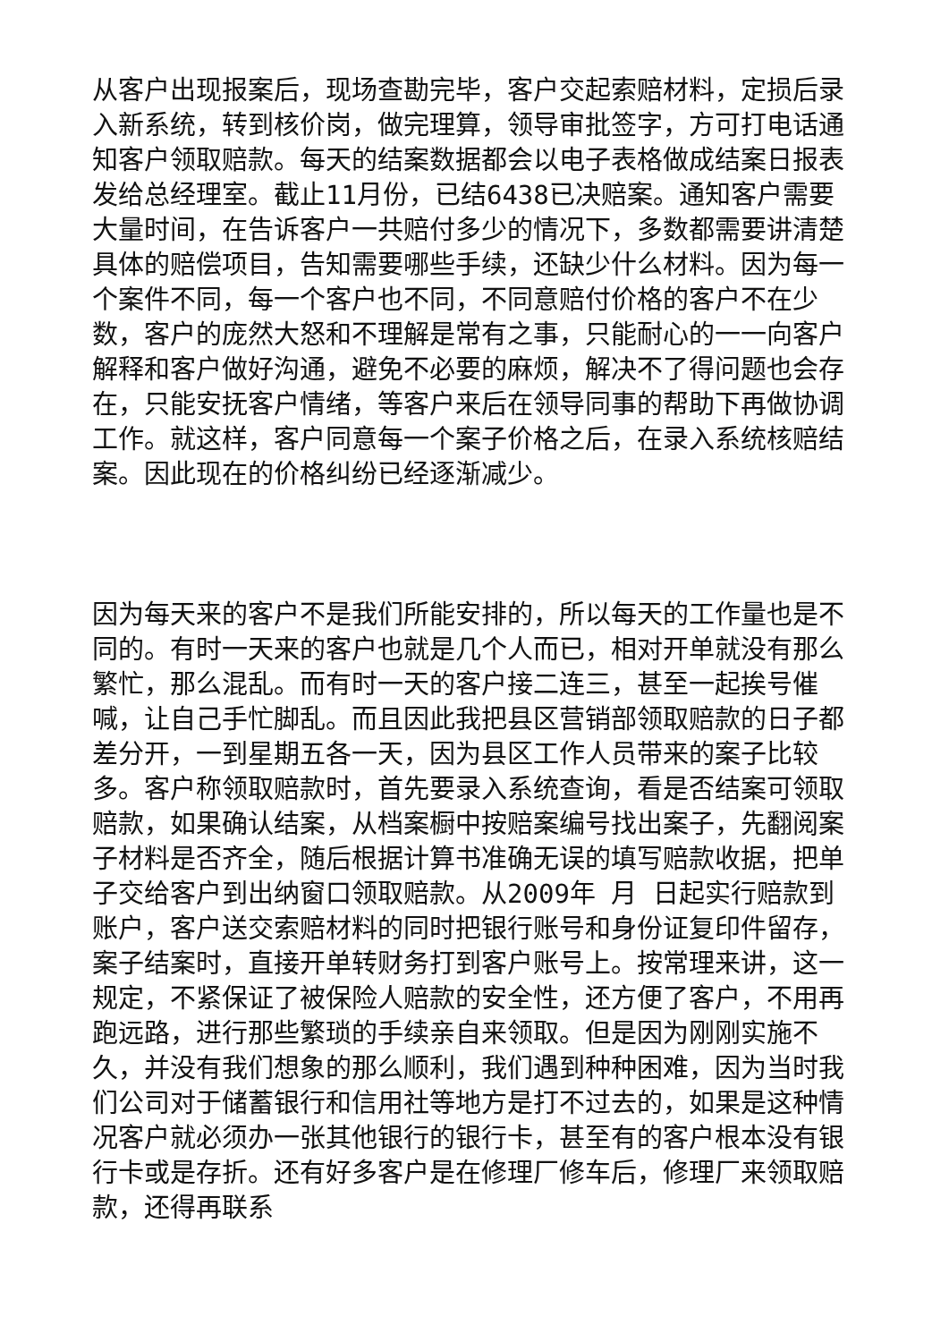从客户出现报案后，现场查勘完毕，客户交起索赔材料，定损后录入新系统，转到核价岗，做完理算，领导审批签字，方可打电话通知客户领取赔款。每天的结案数据都会以电子表格做成结案日报表发给总经理室。截止11月份，已结6438已决赔案。通知客户需要大量时间，在告诉客户一共赔付多少的情况下，多数都需要讲清楚具体的赔偿项目，告知需要哪些手续，还缺少什么材料。因为每一个案件不同，每一个客户也不同，不同意赔付价格的客户不在少数，客户的庞然大怒和不理解是常有之事，只能耐心的一一向客户解释和客户做好沟通，避免不必要的麻烦，解决不了得问题也会存在，只能安抚客户情绪，等客户来后在领导同事的帮助下再做协调工作。就这样，客户同意每一个案子价格之后，在录入系统核赔结案。因此现在的价格纠纷已经逐渐减少。
因为每天来的客户不是我们所能安排的，所以每天的工作量也是不同的。有时一天来的客户也就是几个人而已，相对开单就没有那么繁忙，那么混乱。而有时一天的客户接二连三，甚至一起挨号催喊，让自己手忙脚乱。而且因此我把县区营销部领取赔款的日子都差分开，一到星期五各一天，因为县区工作人员带来的案子比较多。客户称领取赔款时，首先要录入系统查询，看是否结案可领取赔款，如果确认结案，从档案橱中按赔案编号找出案子，先翻阅案子材料是否齐全，随后根据计算书准确无误的填写赔款收据，把单子交给客户到出纳窗口领取赔款。从2009年 月 日起实行赔款到账户，客户送交索赔材料的同时把银行账号和身份证复印件留存，案子结案时，直接开单转财务打到客户账号上。按常理来讲，这一规定，不紧保证了被保险人赔款的安全性，还方便了客户，不用再跑远路，进行那些繁琐的手续亲自来领取。但是因为刚刚实施不久，并没有我们想象的那么顺利，我们遇到种种困难，因为当时我们公司对于储蓄银行和信用社等地方是打不过去的，如果是这种情况客户就必须办一张其他银行的银行卡，甚至有的客户根本没有银行卡或是存折。还有好多客户是在修理厂修车后，修理厂来领取赔款，还得再联系